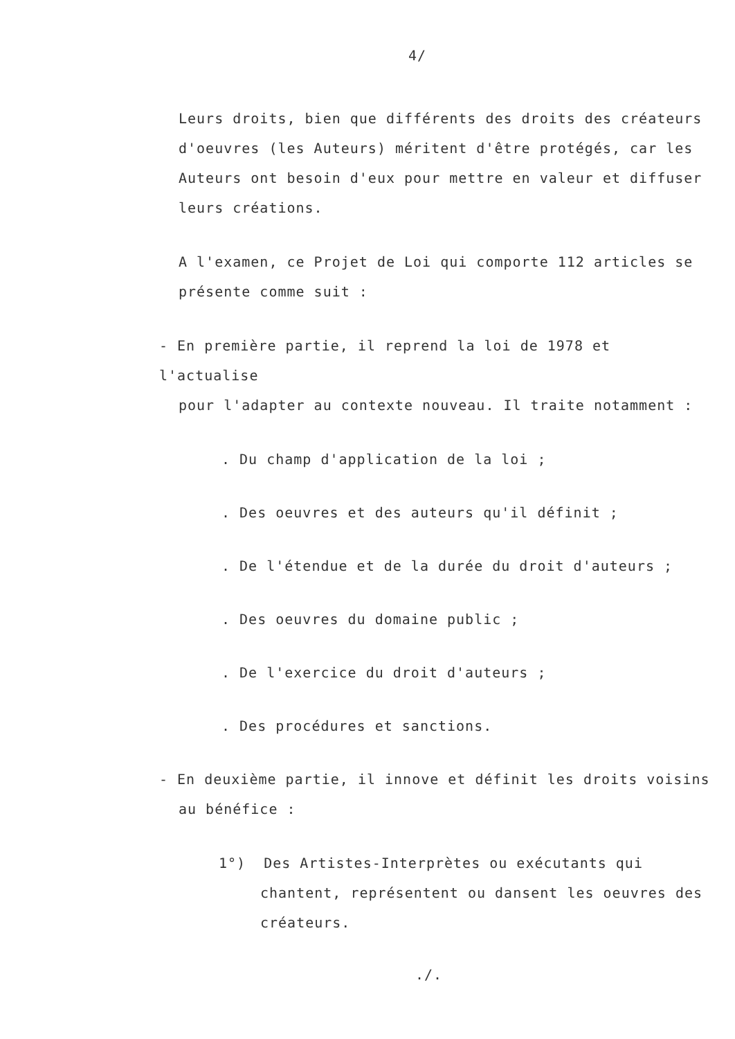4/
Leurs droits, bien que différents des droits des créateurs d'oeuvres (les Auteurs) méritent d'être protégés, car les Auteurs ont besoin d'eux pour mettre en valeur et diffuser leurs créations.
A l'examen, ce Projet de Loi qui comporte 112 articles se présente comme suit :
- En première partie, il reprend la loi de 1978 et l'actualise
pour l'adapter au contexte nouveau. Il traite notamment :
. Du champ d'application de la loi ;
. Des oeuvres et des auteurs qu'il définit ;
. De l'étendue et de la durée du droit d'auteurs ;
. Des oeuvres du domaine public ;
. De l'exercice du droit d'auteurs ;
. Des procédures et sanctions.
- En deuxième partie, il innove et définit les droits voisins
au bénéfice :
1°) Des Artistes-Interprètes ou exécutants qui chantent, représentent ou dansent les oeuvres des créateurs.
./.